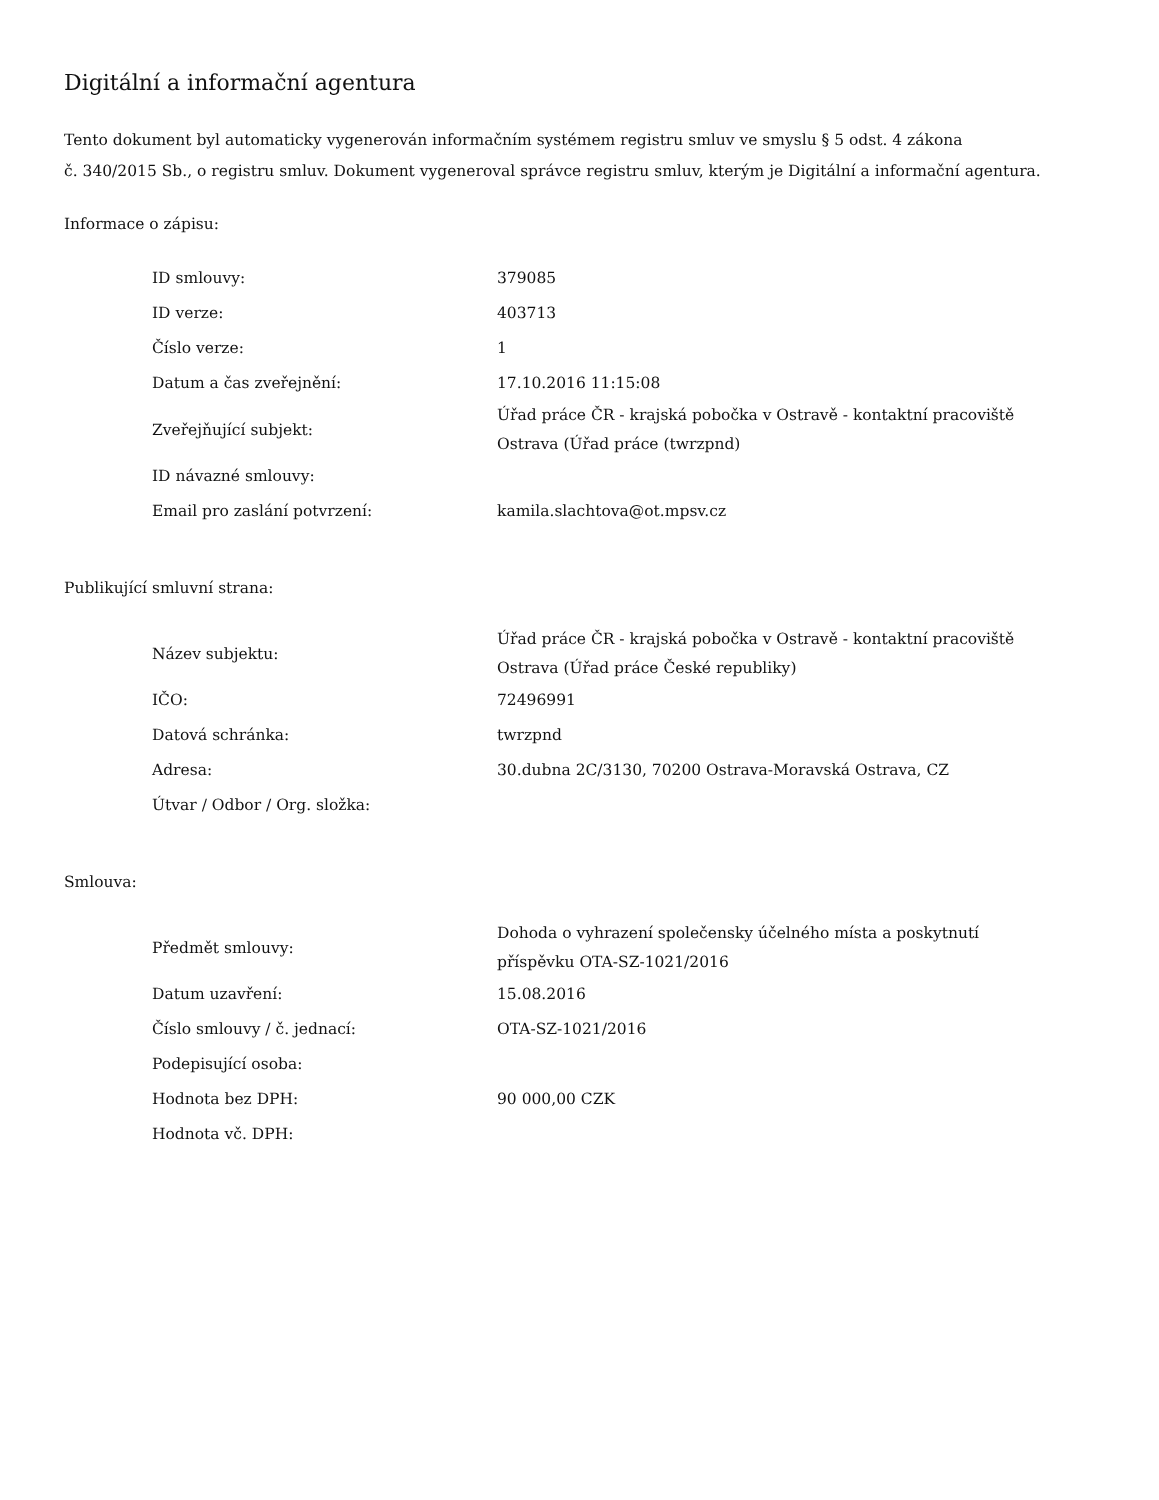Digitální a informační agentura
Tento dokument byl automaticky vygenerován informačním systémem registru smluv ve smyslu § 5 odst. 4 zákona
č. 340/2015 Sb., o registru smluv. Dokument vygeneroval správce registru smluv, kterým je Digitální a informační agentura.
Informace o zápisu:
| ID smlouvy: | 379085 |
| ID verze: | 403713 |
| Číslo verze: | 1 |
| Datum a čas zveřejnění: | 17.10.2016 11:15:08 |
| Zveřejňující subjekt: | Úřad práce ČR - krajská pobočka v Ostravě - kontaktní pracoviště Ostrava (Úřad práce (twrzpnd) |
| ID návazné smlouvy: | |
| Email pro zaslání potvrzení: | kamila.slachtova@ot.mpsv.cz |
Publikující smluvní strana:
| Název subjektu: | Úřad práce ČR - krajská pobočka v Ostravě - kontaktní pracoviště Ostrava (Úřad práce České republiky) |
| IČO: | 72496991 |
| Datová schránka: | twrzpnd |
| Adresa: | 30.dubna 2C/3130, 70200 Ostrava-Moravská Ostrava, CZ |
| Útvar / Odbor / Org. složka: | |
Smlouva:
| Předmět smlouvy: | Dohoda o vyhrazení společensky účelného místa a poskytnutí příspěvku OTA-SZ-1021/2016 |
| Datum uzavření: | 15.08.2016 |
| Číslo smlouvy / č. jednací: | OTA-SZ-1021/2016 |
| Podepisující osoba: | |
| Hodnota bez DPH: | 90 000,00 CZK |
| Hodnota vč. DPH: | |